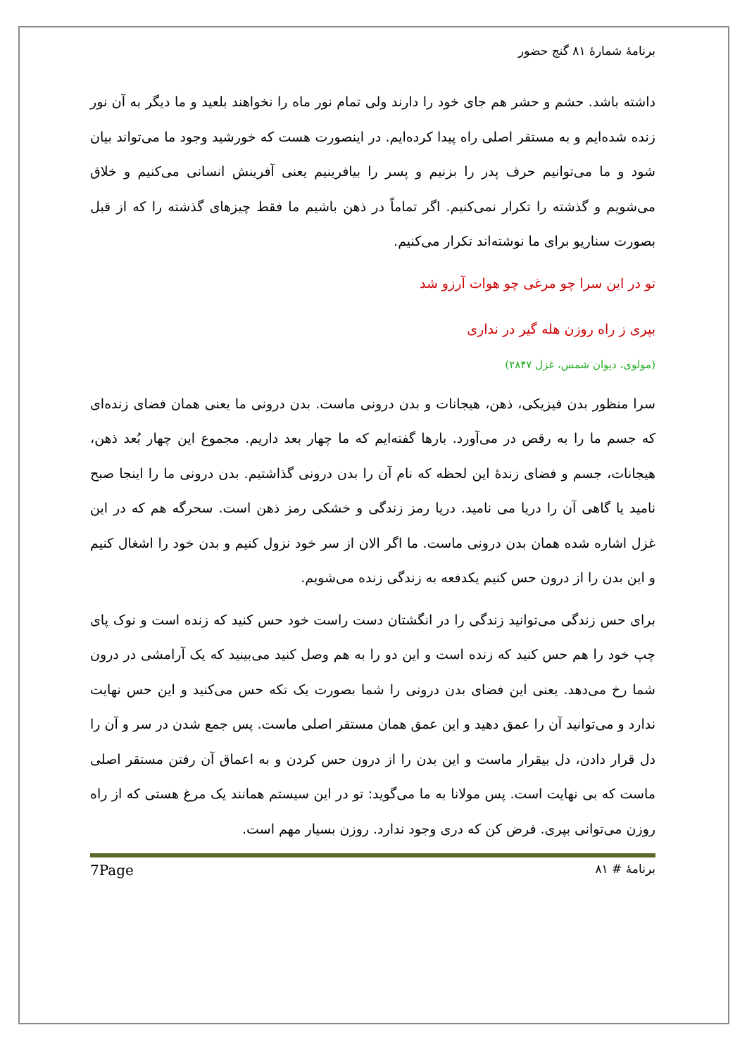برنامهٔ شمارهٔ ۸۱ گنج حضور
داشته باشد. حشم و حشر هم جای خود را دارند ولی تمام نور ماه را نخواهند بلعید و ما دیگر به آن نور زنده شده‌ایم و به مستقر اصلی راه پیدا کرده‌ایم. در اینصورت هست که خورشید وجود ما می‌تواند بیان شود و ما می‌توانیم حرف پدر را بزنیم و پسر را بیافرینیم یعنی آفرینش انسانی می‌کنیم و خلاق می‌شویم و گذشته را تکرار نمی‌کنیم. اگر تماماً در ذهن باشیم ما فقط چیزهای گذشته را که از قبل بصورت سناریو برای ما نوشته‌اند تکرار می‌کنیم.
تو در این سرا چو مرغی چو هوات آرزو شد
بپری ز راه روزن هله گیر در نداری
(مولوی، دیوان شمس، غزل ۲۸۴۷)
سرا منظور بدن فیزیکی، ذهن، هیجانات و بدن درونی ماست. بدن درونی ما یعنی همان فضای زنده‌ای که جسم ما را به رقص در می‌آورد. بارها گفته‌ایم که ما چهار بعد داریم. مجموع این چهار بُعد ذهن، هیجانات، جسم و فضای زندهٔ این لحظه که نام آن را بدن درونی گذاشتیم. بدن درونی ما را اینجا صبح نامید یا گاهی آن را دریا می نامید. دریا رمز زندگی و خشکی رمز ذهن است. سحرگه هم که در این غزل اشاره شده همان بدن درونی ماست. ما اگر الان از سر خود نزول کنیم و بدن خود را اشغال کنیم و این بدن را از درون حس کنیم یکدفعه به زندگی زنده می‌شویم.
برای حس زندگی می‌توانید زندگی را در انگشتان دست راست خود حس کنید که زنده است و نوک پای چپ خود را هم حس کنید که زنده است و این دو را به هم وصل کنید می‌بینید که یک آرامشی در درون شما رخ می‌دهد. یعنی این فضای بدن درونی را شما بصورت یک تکه حس می‌کنید و این حس نهایت ندارد و می‌توانید آن را عمق دهید و این عمق همان مستقر اصلی ماست. پس جمع شدن در سر و آن را دل قرار دادن، دل بیقرار ماست و این بدن را از درون حس کردن و به اعماق آن رفتن مستقر اصلی ماست که بی نهایت است. پس مولانا به ما می‌گوید: تو در این سیستم همانند یک مرغ هستی که از راه روزن می‌توانی بپری. فرض کن که دری وجود ندارد. روزن بسیار مهم است.
برنامهٔ # ۸۱ 7Page